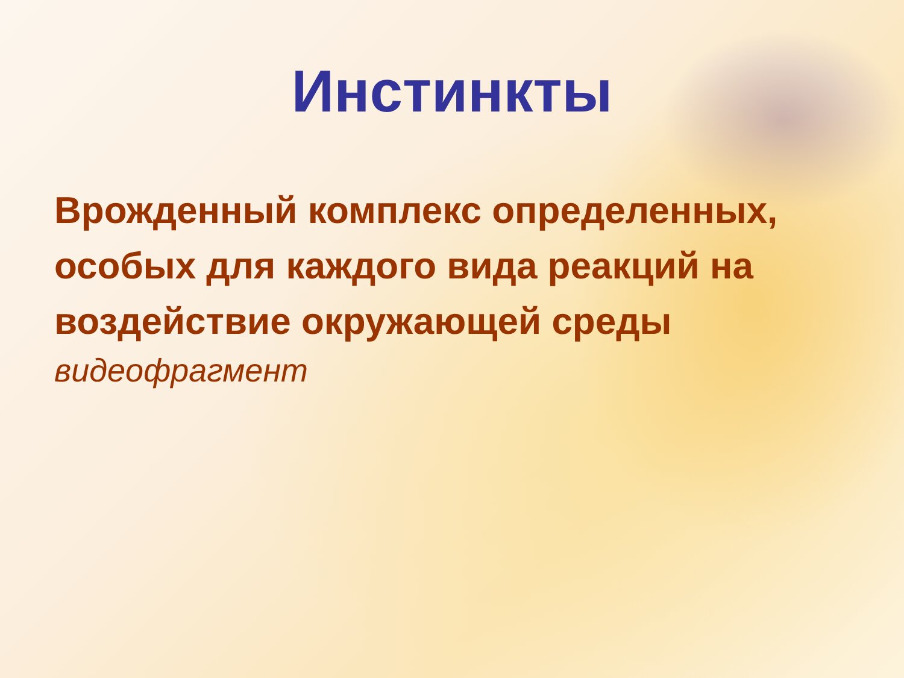Инстинкты
Врожденный комплекс определенных, особых для каждого вида реакций на воздействие окружающей среды
видеофрагмент